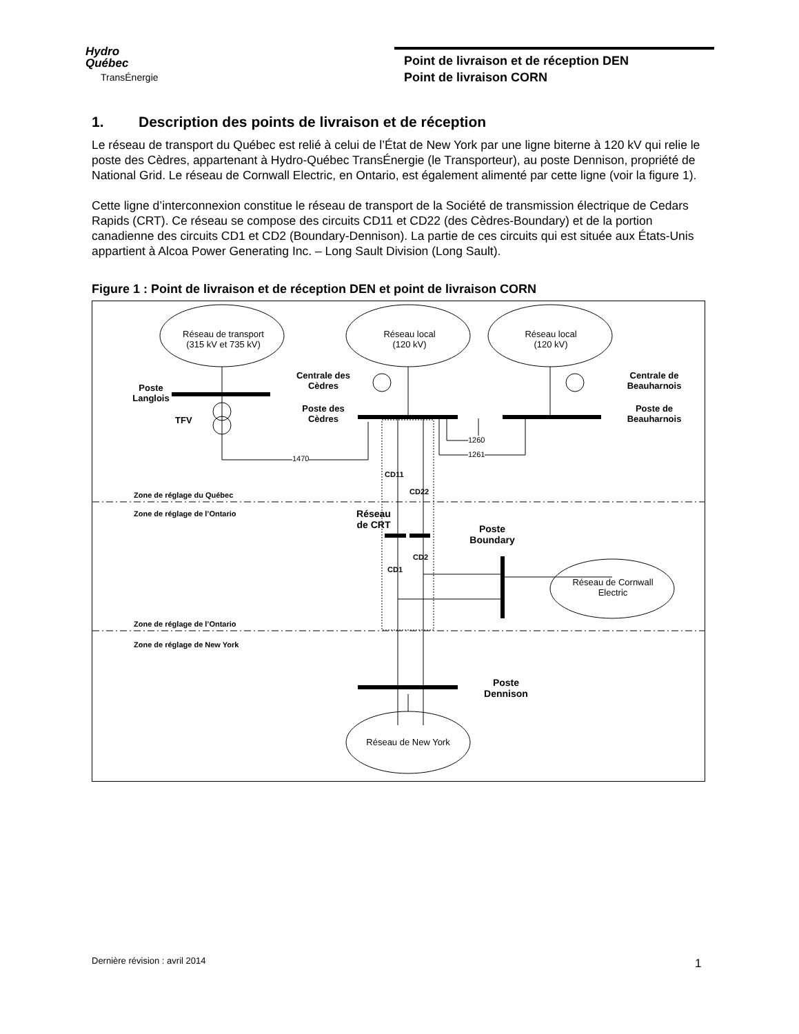Hydro
Québec
TransÉnergie
Point de livraison et de réception DEN
Point de livraison CORN
1. Description des points de livraison et de réception
Le réseau de transport du Québec est relié à celui de l’État de New York par une ligne biterne à 120 kV qui relie le poste des Cèdres, appartenant à Hydro-Québec TransÉnergie (le Transporteur), au poste Dennison, propriété de National Grid. Le réseau de Cornwall Electric, en Ontario, est également alimenté par cette ligne (voir la figure 1).
Cette ligne d’interconnexion constitue le réseau de transport de la Société de transmission électrique de Cedars Rapids (CRT). Ce réseau se compose des circuits CD11 et CD22 (des Cèdres-Boundary) et de la portion canadienne des circuits CD1 et CD2 (Boundary-Dennison). La partie de ces circuits qui est située aux États-Unis appartient à Alcoa Power Generating Inc. – Long Sault Division (Long Sault).
Figure 1 : Point de livraison et de réception DEN et point de livraison CORN
Réseau de transport
(315 kV et 735 kV)
Réseau local
(120 kV)
Réseau local
(120 kV)
Poste
Langlois
TFV
Centrale des
Cèdres
Poste des
Cèdres
Centrale de
Beauharnois
Poste de
Beauharnois
1470
1260
1261
CD11
CD22
Zone de réglage du Québec
Zone de réglage de l’Ontario
Poste
Boundary
Réseau de CRT
CD2
CD1
Réseau de Cornwall
Electric
Zone de réglage de l’Ontario
Zone de réglage de New York
Poste
Dennison
Réseau de New York
Dernière révision : avril 2014 1